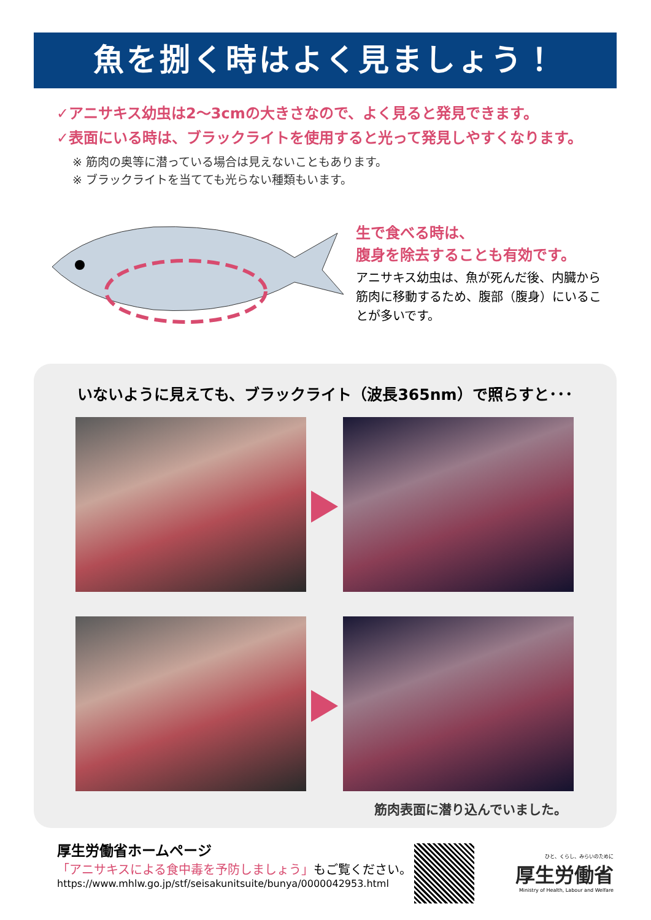魚を捌く時はよく見ましょう！
✓アニサキス幼虫は2～3cmの大きさなので、よく見ると発見できます。
✓表面にいる時は、ブラックライトを使用すると光って発見しやすくなります。
※ 筋肉の奥等に潜っている場合は見えないこともあります。
※ ブラックライトを当てても光らない種類もいます。
生で食べる時は、
腹身を除去することも有効です。
アニサキス幼虫は、魚が死んだ後、内臓から筋肉に移動するため、腹部（腹身）にいることが多いです。
いないように見えても、ブラックライト（波長365nm）で照らすと･･･
筋肉表面に潜り込んでいました。
厚生労働省ホームページ
「アニサキスによる食中毒を予防しましょう」もご覧ください。
https://www.mhlw.go.jp/stf/seisakunitsuite/bunya/0000042953.html
ひと、くらし、みらいのために
厚生労働省
Ministry of Health, Labour and Welfare